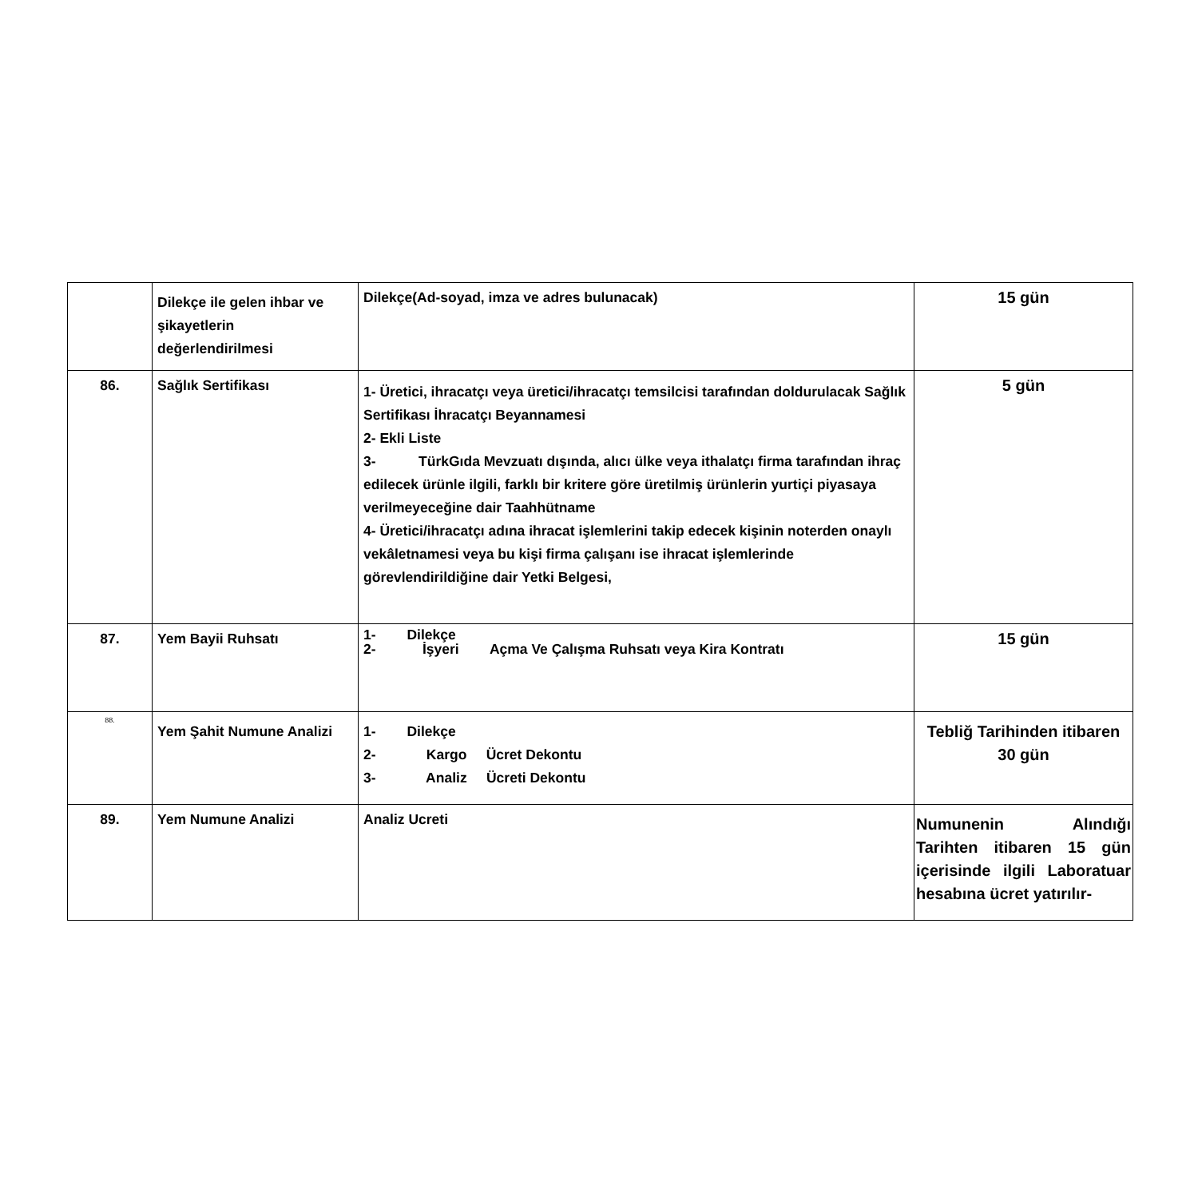| | Dilekçe ile gelen ihbar ve şikayetlerin değerlendirilmesi | Dilekçe(Ad-soyad, imza ve adres bulunacak) | 15 gün |
| 86. | Sağlık Sertifikası | 1- Üretici, ihracatçı veya üretici/ihracatçı temsilcisi tarafından doldurulacak Sağlık Sertifikası İhracatçı Beyannamesi 2- Ekli Liste 3- TürkGıda Mevzuatı dışında, alıcı ülke veya ithalatçı firma tarafından ihraç edilecek ürünle ilgili, farklı bir kritere göre üretilmiş ürünlerin yurtiçi piyasaya verilmeyeceğine dair Taahhütname 4- Üretici/ihracatçı adına ihracat işlemlerini takip edecek kişinin noterden onaylı vekâletnamesi veya bu kişi firma çalışanı ise ihracat işlemlerinde görevlendirildiğine dair Yetki Belgesi, | 5 gün |
| 87. | Yem Bayii Ruhsatı | 1- Dilekçe 2- İşyeri Açma Ve Çalışma Ruhsatı veya Kira Kontratı | 15 gün |
| 88. | Yem Şahit Numune Analizi | 1- Dilekçe 2- Kargo Ücret Dekontu 3- Analiz Ücreti Dekontu | Tebliğ Tarihinden itibaren 30 gün |
| 89. | Yem Numune Analizi | Analiz Ucreti | Numunenin Alındığı Tarihten itibaren 15 gün içerisinde ilgili Laboratuar hesabına ücret yatırılır- |